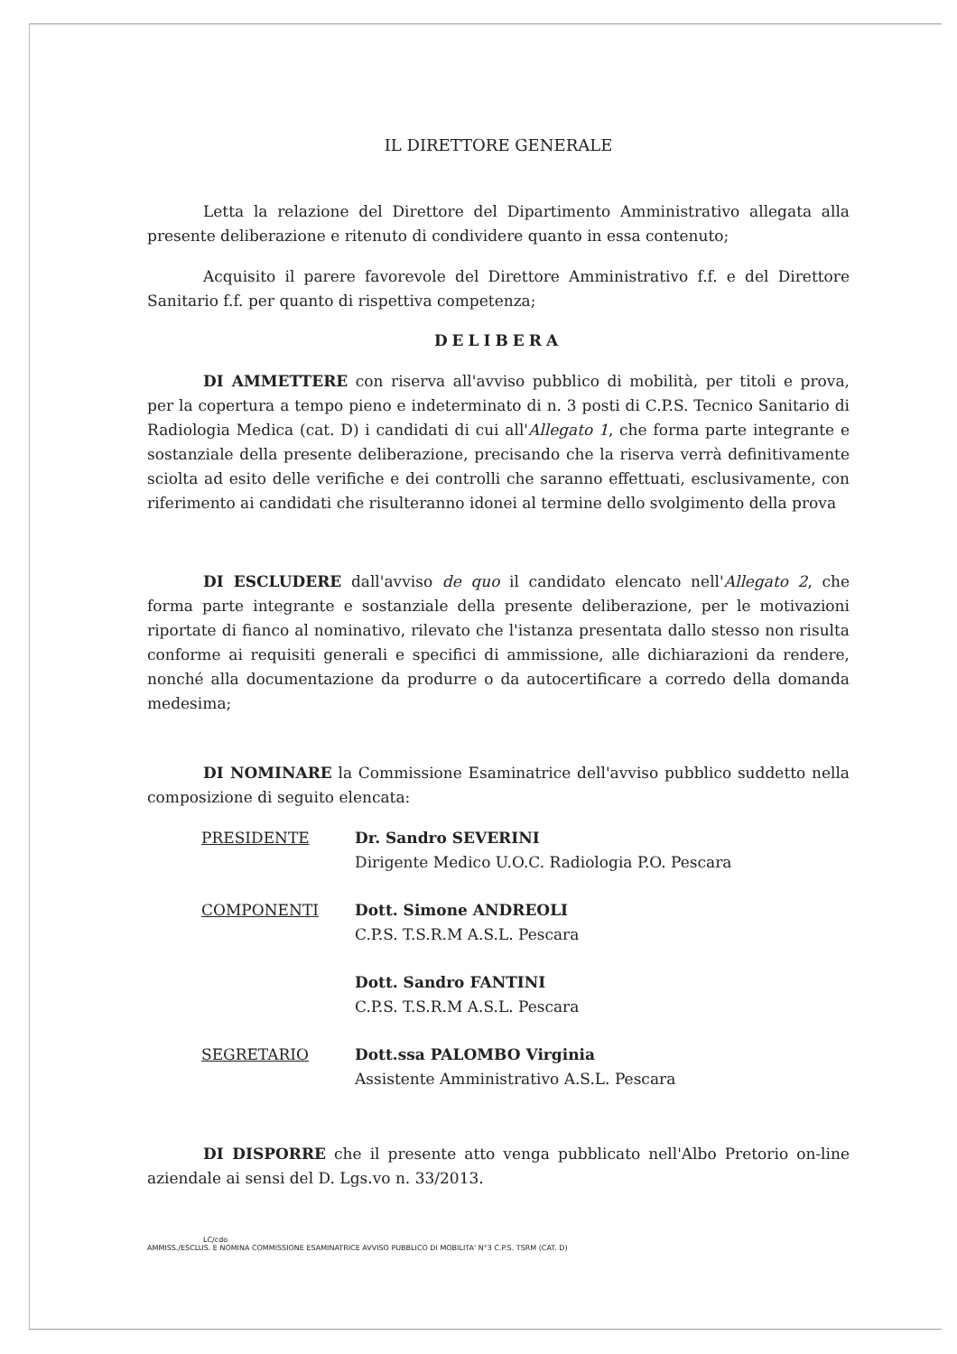IL DIRETTORE GENERALE
Letta la relazione del Direttore del Dipartimento Amministrativo allegata alla presente deliberazione e ritenuto di condividere quanto in essa contenuto;
Acquisito il parere favorevole del Direttore Amministrativo f.f. e del Direttore Sanitario f.f. per quanto di rispettiva competenza;
DELIBERA
DI AMMETTERE con riserva all'avviso pubblico di mobilità, per titoli e prova, per la copertura a tempo pieno e indeterminato di n. 3 posti di C.P.S. Tecnico Sanitario di Radiologia Medica (cat. D) i candidati di cui all'Allegato 1, che forma parte integrante e sostanziale della presente deliberazione, precisando che la riserva verrà definitivamente sciolta ad esito delle verifiche e dei controlli che saranno effettuati, esclusivamente, con riferimento ai candidati che risulteranno idonei al termine dello svolgimento della prova
DI ESCLUDERE dall'avviso de quo il candidato elencato nell'Allegato 2, che forma parte integrante e sostanziale della presente deliberazione, per le motivazioni riportate di fianco al nominativo, rilevato che l'istanza presentata dallo stesso non risulta conforme ai requisiti generali e specifici di ammissione, alle dichiarazioni da rendere, nonché alla documentazione da produrre o da autocertificare a corredo della domanda medesima;
DI NOMINARE la Commissione Esaminatrice dell'avviso pubblico suddetto nella composizione di seguito elencata:
| PRESIDENTE | Dr. Sandro SEVERINI Dirigente Medico U.O.C. Radiologia P.O. Pescara |
| COMPONENTI | Dott. Simone ANDREOLI C.P.S. T.S.R.M A.S.L. Pescara |
| | Dott. Sandro FANTINI C.P.S. T.S.R.M A.S.L. Pescara |
| SEGRETARIO | Dott.ssa PALOMBO Virginia Assistente Amministrativo A.S.L. Pescara |
DI DISPORRE che il presente atto venga pubblicato nell'Albo Pretorio on-line aziendale ai sensi del D. Lgs.vo n. 33/2013.
LC/cdo
AMMISS./ESCLUS. E NOMINA COMMISSIONE ESAMINATRICE AVVISO PUBBLICO DI MOBILITA' N°3 C.P.S. TSRM (CAT. D)